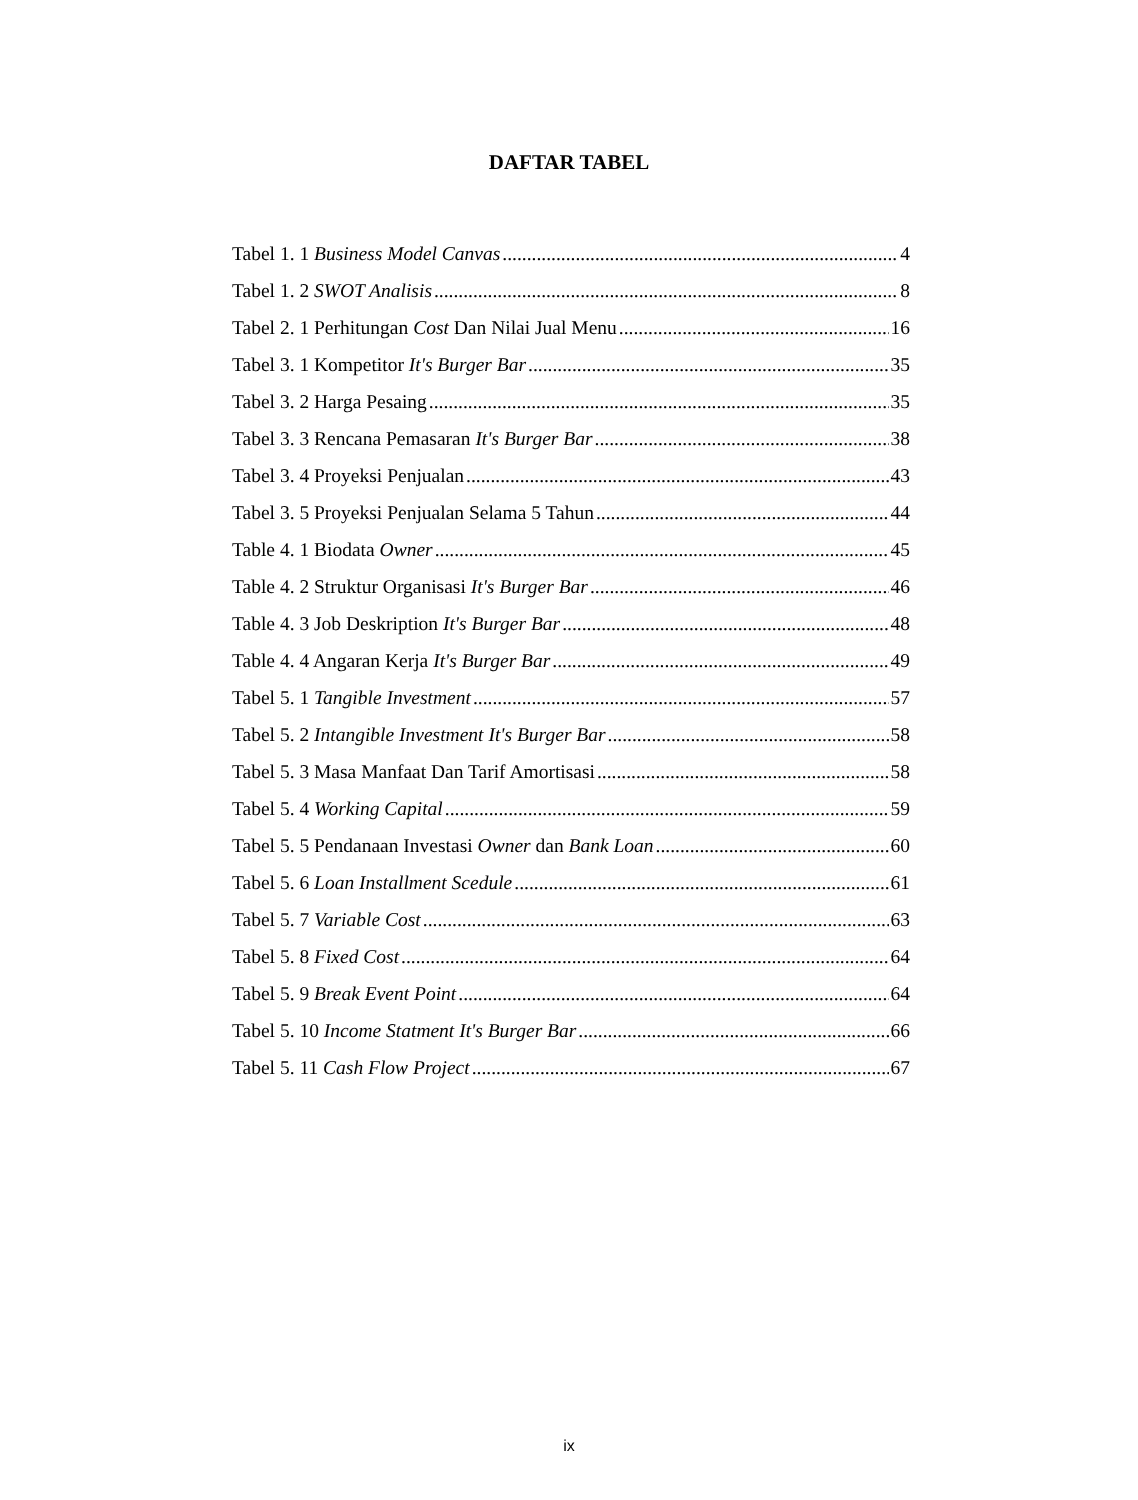DAFTAR TABEL
Tabel 1. 1 Business Model Canvas 4
Tabel 1. 2 SWOT Analisis 8
Tabel 2. 1 Perhitungan Cost Dan Nilai Jual Menu 16
Tabel 3. 1 Kompetitor It's Burger Bar 35
Tabel 3. 2 Harga Pesaing 35
Tabel 3. 3 Rencana Pemasaran It's Burger Bar 38
Tabel 3. 4 Proyeksi Penjualan 43
Tabel 3. 5 Proyeksi Penjualan Selama 5 Tahun 44
Table 4. 1 Biodata Owner 45
Table 4. 2 Struktur Organisasi It's Burger Bar 46
Table 4. 3 Job Deskription It's Burger Bar 48
Table 4. 4 Angaran Kerja It's Burger Bar 49
Tabel 5. 1 Tangible Investment 57
Tabel 5. 2 Intangible Investment It's Burger Bar 58
Tabel 5. 3 Masa Manfaat Dan Tarif Amortisasi 58
Tabel 5. 4 Working Capital 59
Tabel 5. 5 Pendanaan Investasi Owner dan Bank Loan 60
Tabel 5. 6 Loan Installment Scedule 61
Tabel 5. 7 Variable Cost 63
Tabel 5. 8 Fixed Cost 64
Tabel 5. 9 Break Event Point 64
Tabel 5. 10 Income Statment It's Burger Bar 66
Tabel 5. 11 Cash Flow Project 67
ix